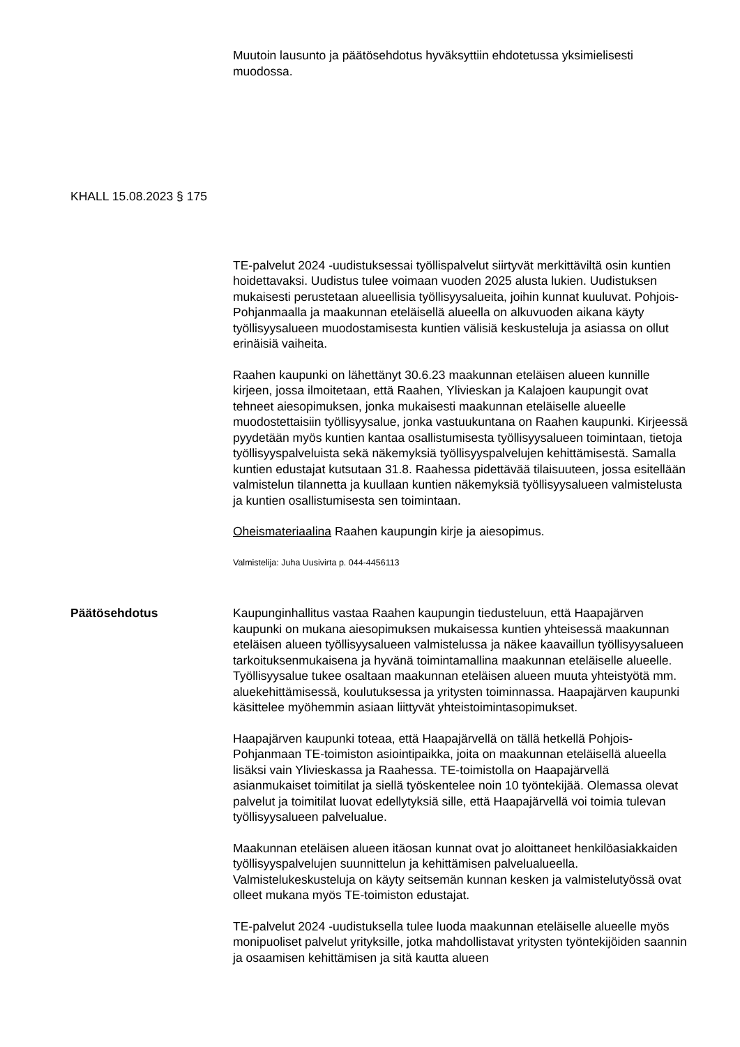Muutoin lausunto ja päätösehdotus hyväksyttiin ehdotetussa yksimielisesti muodossa.
KHALL 15.08.2023 § 175
TE-palvelut 2024 -uudistuksessai työllispalvelut siirtyvät merkittäviltä osin kuntien hoidettavaksi. Uudistus tulee voimaan vuoden 2025 alusta lukien. Uudistuksen mukaisesti perustetaan alueellisia työllisyysalueita, joihin kunnat kuuluvat. Pohjois-Pohjanmaalla ja maakunnan eteläisellä alueella on alkuvuoden aikana käyty työllisyysalueen muodostamisesta kuntien välisiä keskusteluja ja asiassa on ollut erinäisiä vaiheita.
Raahen kaupunki on lähettänyt 30.6.23 maakunnan eteläisen alueen kunnille kirjeen, jossa ilmoitetaan, että Raahen, Ylivieskan ja Kalajoen kaupungit ovat tehneet aiesopimuksen, jonka mukaisesti maakunnan eteläiselle alueelle muodostettaisiin työllisyysalue, jonka vastuukuntana on Raahen kaupunki. Kirjeessä pyydetään myös kuntien kantaa osallistumisesta työllisyysalueen toimintaan, tietoja työllisyyspalveluista sekä näkemyksiä työllisyyspalvelujen kehittämisestä. Samalla kuntien edustajat kutsutaan 31.8. Raahessa pidettävää tilaisuuteen, jossa esitellään valmistelun tilannetta ja kuullaan kuntien näkemyksiä työllisyysalueen valmistelusta ja kuntien osallistumisesta sen toimintaan.
Oheismateriaalina Raahen kaupungin kirje ja aiesopimus.
Valmistelija: Juha Uusivirta p. 044-4456113
Päätösehdotus Kaupunginhallitus vastaa Raahen kaupungin tiedusteluun, että Haapajärven kaupunki on mukana aiesopimuksen mukaisessa kuntien yhteisessä maakunnan eteläisen alueen työllisyysalueen valmistelussa ja näkee kaavaillun työllisyysalueen tarkoituksenmukaisena ja hyvänä toimintamallina maakunnan eteläiselle alueelle. Työllisyysalue tukee osaltaan maakunnan eteläisen alueen muuta yhteistyötä mm. aluekehittämisessä, koulutuksessa ja yritysten toiminnassa. Haapajärven kaupunki käsittelee myöhemmin asiaan liittyvät yhteistoimintasopimukset.
Haapajärven kaupunki toteaa, että Haapajärvellä on tällä hetkellä Pohjois-Pohjanmaan TE-toimiston asiointipaikka, joita on maakunnan eteläisellä alueella lisäksi vain Ylivieskassa ja Raahessa. TE-toimistolla on Haapajärvellä asianmukaiset toimitilat ja siellä työskentelee noin 10 työntekijää. Olemassa olevat palvelut ja toimitilat luovat edellytyksiä sille, että Haapajärvellä voi toimia tulevan työllisyysalueen palvelualue.
Maakunnan eteläisen alueen itäosan kunnat ovat jo aloittaneet henkilöasiakkaiden työllisyyspalvelujen suunnittelun ja kehittämisen palvelualueella. Valmistelukeskusteluja on käyty seitsemän kunnan kesken ja valmistelutyössä ovat olleet mukana myös TE-toimiston edustajat.
TE-palvelut 2024 -uudistuksella tulee luoda maakunnan eteläiselle alueelle myös monipuoliset palvelut yrityksille, jotka mahdollistavat yritysten työntekijöiden saannin ja osaamisen kehittämisen ja sitä kautta alueen